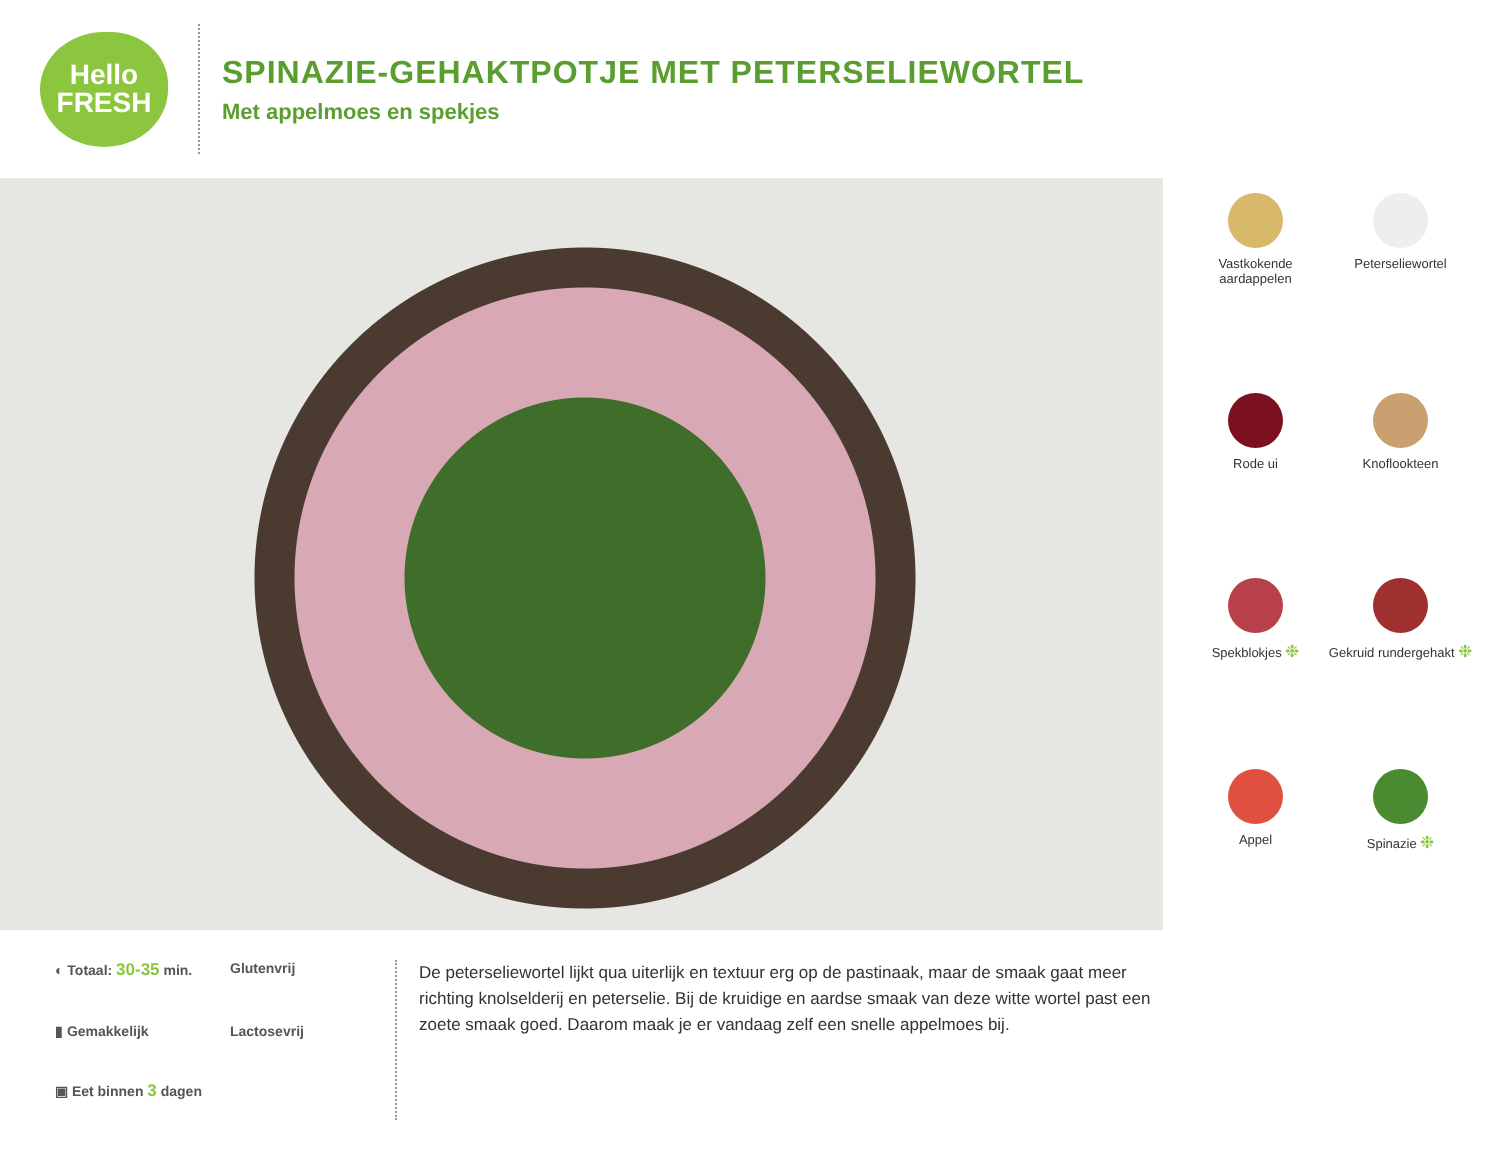Hello
FRESH
SPINAZIE-GEHAKTPOTJE MET PETERSELIEWORTEL
Met appelmoes en spekjes
Vastkokende aardappelen
Peterseliewortel
Rode ui
Knoflookteen
Spekblokjes ❉
Gekruid rundergehakt ❉
Appel
Spinazie ❉
◐ Totaal: 30-35 min.
Glutenvrij
▮ Gemakkelijk
Lactosevrij
▣ Eet binnen 3 dagen
De peterseliewortel lijkt qua uiterlijk en textuur erg op de pastinaak, maar de smaak gaat meer richting knolselderij en peterselie. Bij de kruidige en aardse smaak van deze witte wortel past een zoete smaak goed. Daarom maak je er vandaag zelf een snelle appelmoes bij.